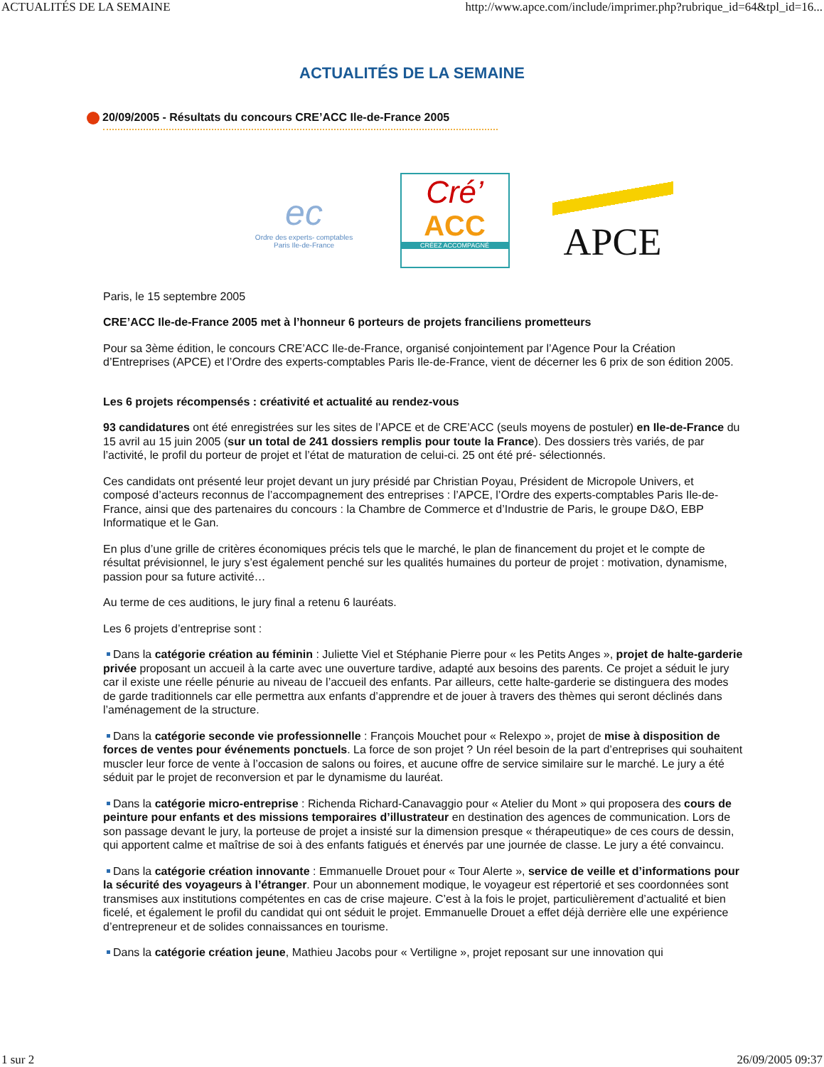ACTUALITÉS DE LA SEMAINE http://www.apce.com/include/imprimer.php?rubrique_id=64&tpl_id=16...
ACTUALITÉS DE LA SEMAINE
20/09/2005 - Résultats du concours CRE’ACC Ile-de-France 2005
ec
Ordre des experts- comptables
Paris Ile-de-France
Cré’
ACC
CRÉEZ ACCOMPAGNÉ
APCE
Paris, le 15 septembre 2005
CRE’ACC Ile-de-France 2005 met à l’honneur 6 porteurs de projets franciliens prometteurs
Pour sa 3ème édition, le concours CRE’ACC Ile-de-France, organisé conjointement par l’Agence Pour la Création d’Entreprises (APCE) et l’Ordre des experts-comptables Paris Ile-de-France, vient de décerner les 6 prix de son édition 2005.
Les 6 projets récompensés : créativité et actualité au rendez-vous
93 candidatures ont été enregistrées sur les sites de l’APCE et de CRE’ACC (seuls moyens de postuler) en Ile-de-France du 15 avril au 15 juin 2005 (sur un total de 241 dossiers remplis pour toute la France). Des dossiers très variés, de par l’activité, le profil du porteur de projet et l’état de maturation de celui-ci. 25 ont été pré- sélectionnés.
Ces candidats ont présenté leur projet devant un jury présidé par Christian Poyau, Président de Micropole Univers, et composé d’acteurs reconnus de l’accompagnement des entreprises : l’APCE, l’Ordre des experts-comptables Paris Ile-de-France, ainsi que des partenaires du concours : la Chambre de Commerce et d’Industrie de Paris, le groupe D&O, EBP Informatique et le Gan.
En plus d’une grille de critères économiques précis tels que le marché, le plan de financement du projet et le compte de résultat prévisionnel, le jury s’est également penché sur les qualités humaines du porteur de projet : motivation, dynamisme, passion pour sa future activité…
Au terme de ces auditions, le jury final a retenu 6 lauréats.
Les 6 projets d’entreprise sont :
Dans la catégorie création au féminin : Juliette Viel et Stéphanie Pierre pour « les Petits Anges », projet de halte-garderie privée proposant un accueil à la carte avec une ouverture tardive, adapté aux besoins des parents. Ce projet a séduit le jury car il existe une réelle pénurie au niveau de l’accueil des enfants. Par ailleurs, cette halte-garderie se distinguera des modes de garde traditionnels car elle permettra aux enfants d’apprendre et de jouer à travers des thèmes qui seront déclinés dans l’aménagement de la structure.
Dans la catégorie seconde vie professionnelle : François Mouchet pour « Relexpo », projet de mise à disposition de forces de ventes pour événements ponctuels. La force de son projet ? Un réel besoin de la part d’entreprises qui souhaitent muscler leur force de vente à l’occasion de salons ou foires, et aucune offre de service similaire sur le marché. Le jury a été séduit par le projet de reconversion et par le dynamisme du lauréat.
Dans la catégorie micro-entreprise : Richenda Richard-Canavaggio pour « Atelier du Mont » qui proposera des cours de peinture pour enfants et des missions temporaires d’illustrateur en destination des agences de communication. Lors de son passage devant le jury, la porteuse de projet a insisté sur la dimension presque « thérapeutique» de ces cours de dessin, qui apportent calme et maîtrise de soi à des enfants fatigués et énervés par une journée de classe. Le jury a été convaincu.
Dans la catégorie création innovante : Emmanuelle Drouet pour « Tour Alerte », service de veille et d’informations pour la sécurité des voyageurs à l’étranger. Pour un abonnement modique, le voyageur est répertorié et ses coordonnées sont transmises aux institutions compétentes en cas de crise majeure. C’est à la fois le projet, particulièrement d’actualité et bien ficelé, et également le profil du candidat qui ont séduit le projet. Emmanuelle Drouet a effet déjà derrière elle une expérience d’entrepreneur et de solides connaissances en tourisme.
Dans la catégorie création jeune, Mathieu Jacobs pour « Vertiligne », projet reposant sur une innovation qui
1 sur 2 26/09/2005 09:37